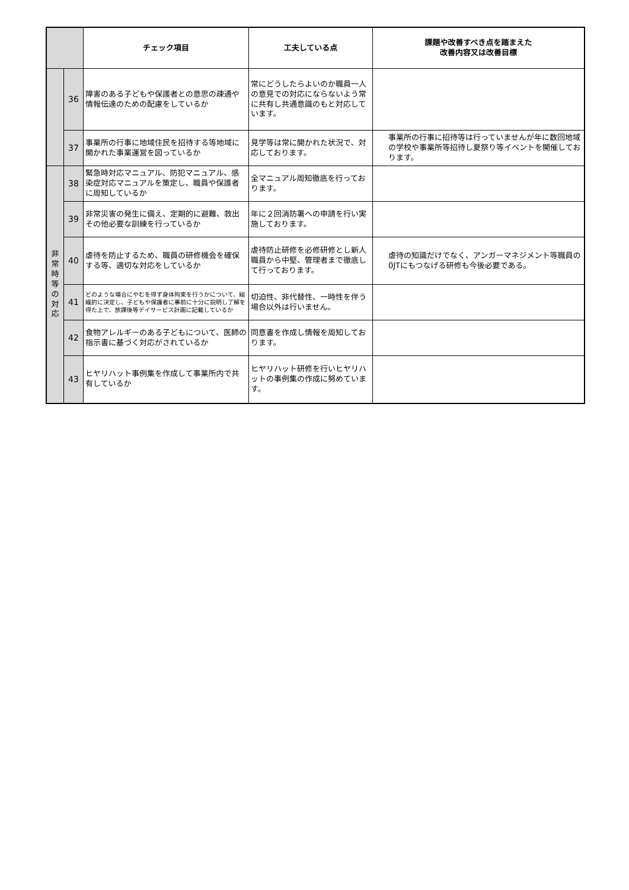| | | チェック項目 | 工夫している点 | 課題や改善すべき点を踏まえた 改善内容又は改善目標 |
| --- | --- | --- | --- | --- |
| | 36 | 障害のある子どもや保護者との意思の疎通や情報伝達のための配慮をしているか | 常にどうしたらよいのか職員一人の意見での対応にならないよう常に共有し共通意識のもと対応しています。 | |
| | 37 | 事業所の行事に地域住民を招待する等地域に開かれた事業運営を図っているか | 見学等は常に開かれた状況で、対応しております。 | 事業所の行事に招待等は行っていませんが年に数回地域の学校や事業所等招待し夏祭り等イベントを開催しております。 |
| 非 常 時 等 の 対 応 | 38 | 緊急時対応マニュアル、防犯マニュアル、感染症対応マニュアルを策定し、職員や保護者に周知しているか | 全マニュアル周知徹底を行っております。 | |
| | 39 | 非常災害の発生に備え、定期的に避難、救出その他必要な訓練を行っているか | 年に２回消防署への申請を行い実施しております。 | |
| | 40 | 虐待を防止するため、職員の研修機会を確保する等、適切な対応をしているか | 虐待防止研修を必修研修とし新人職員から中堅、管理者まで徹底して行っております。 | 虐待の知識だけでなく、アンガーマネジメント等職員の0JTにもつなげる研修も今後必要である。 |
| | 41 | どのような場合にやむを得ず身体拘束を行うかについて、組織的に決定し、子どもや保護者に事前に十分に説明し了解を得た上で、放課後等デイサービス計画に記載しているか | 切迫性、非代替性、一時性を伴う場合以外は行いません。 | |
| | 42 | 食物アレルギーのある子どもについて、医師の指示書に基づく対応がされているか | 同意書を作成し情報を周知しております。 | |
| | 43 | ヒヤリハット事例集を作成して事業所内で共有しているか | ヒヤリハット研修を行いヒヤリハットの事例集の作成に努めています。 | |